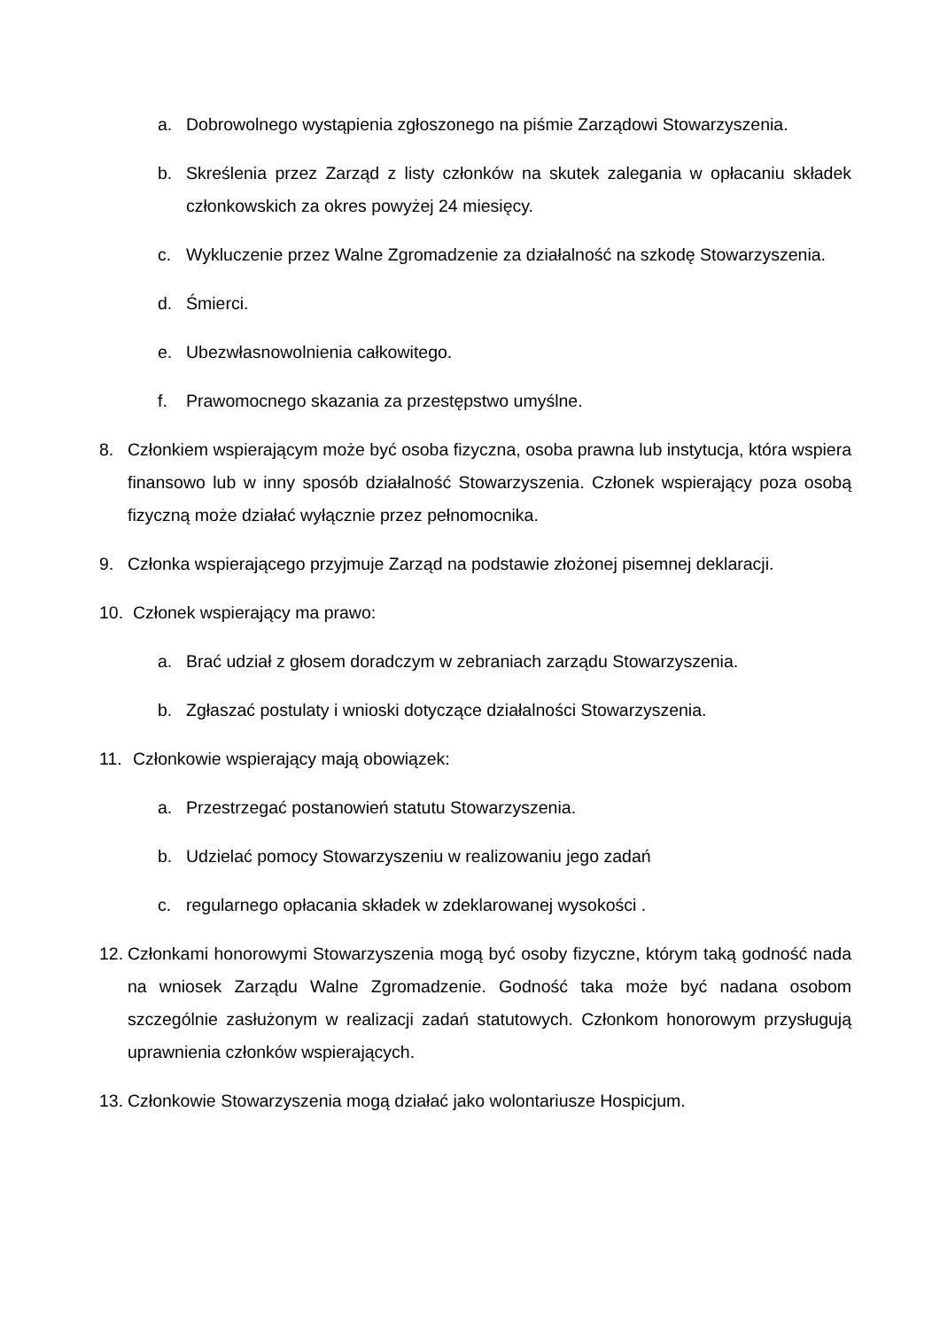a. Dobrowolnego wystąpienia zgłoszonego na piśmie Zarządowi Stowarzyszenia.
b. Skreślenia przez Zarząd z listy członków na skutek zalegania w opłacaniu składek członkowskich za okres powyżej 24 miesięcy.
c. Wykluczenie przez Walne Zgromadzenie za działalność na szkodę Stowarzyszenia.
d. Śmierci.
e. Ubezwłasnowolnienia całkowitego.
f. Prawomocnego skazania za przestępstwo umyślne.
8. Członkiem wspierającym może być osoba fizyczna, osoba prawna lub instytucja, która wspiera finansowo lub w inny sposób działalność Stowarzyszenia. Członek wspierający poza osobą fizyczną może działać wyłącznie przez pełnomocnika.
9. Członka wspierającego przyjmuje Zarząd na podstawie złożonej pisemnej deklaracji.
10. Członek wspierający ma prawo:
a. Brać udział z głosem doradczym w zebraniach zarządu Stowarzyszenia.
b. Zgłaszać postulaty i wnioski dotyczące działalności Stowarzyszenia.
11. Członkowie wspierający mają obowiązek:
a. Przestrzegać postanowień statutu Stowarzyszenia.
b. Udzielać pomocy Stowarzyszeniu w realizowaniu jego zadań
c. regularnego opłacania składek w zdeklarowanej wysokości .
12. Członkami honorowymi Stowarzyszenia mogą być osoby fizyczne, którym taką godność nada na wniosek Zarządu Walne Zgromadzenie. Godność taka może być nadana osobom szczególnie zasłużonym w realizacji zadań statutowych. Członkom honorowym przysługują uprawnienia członków wspierających.
13. Członkowie Stowarzyszenia mogą działać jako wolontariusze Hospicjum.